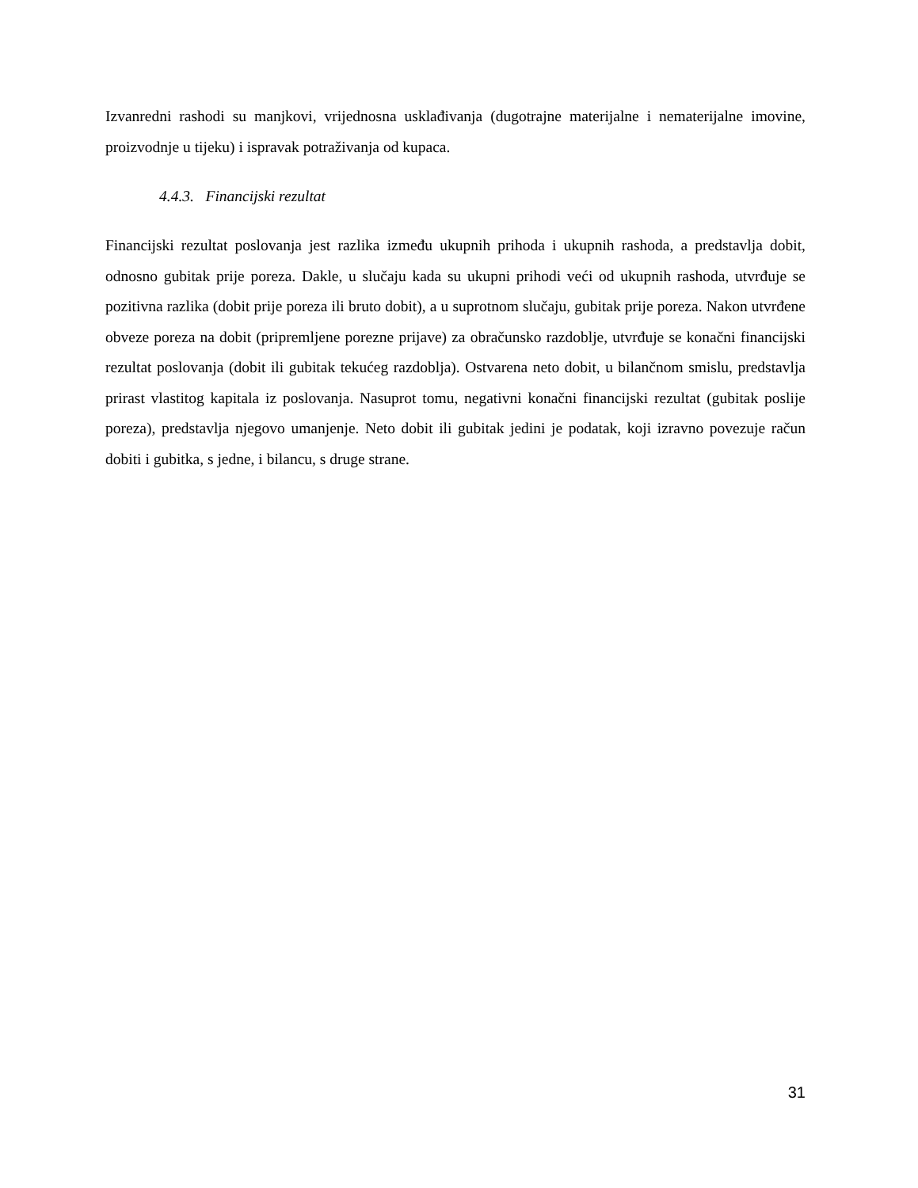Izvanredni rashodi su manjkovi, vrijednosna usklađivanja (dugotrajne materijalne i nematerijalne imovine, proizvodnje u tijeku) i ispravak potraživanja od kupaca.
4.4.3. Financijski rezultat
Financijski rezultat poslovanja jest razlika između ukupnih prihoda i ukupnih rashoda, a predstavlja dobit, odnosno gubitak prije poreza. Dakle, u slučaju kada su ukupni prihodi veći od ukupnih rashoda, utvrđuje se pozitivna razlika (dobit prije poreza ili bruto dobit), a u suprotnom slučaju, gubitak prije poreza. Nakon utvrđene obveze poreza na dobit (pripremljene porezne prijave) za obračunsko razdoblje, utvrđuje se konačni financijski rezultat poslovanja (dobit ili gubitak tekućeg razdoblja). Ostvarena neto dobit, u bilančnom smislu, predstavlja prirast vlastitog kapitala iz poslovanja. Nasuprot tomu, negativni konačni financijski rezultat (gubitak poslije poreza), predstavlja njegovo umanjenje. Neto dobit ili gubitak jedini je podatak, koji izravno povezuje račun dobiti i gubitka, s jedne, i bilancu, s druge strane.
31